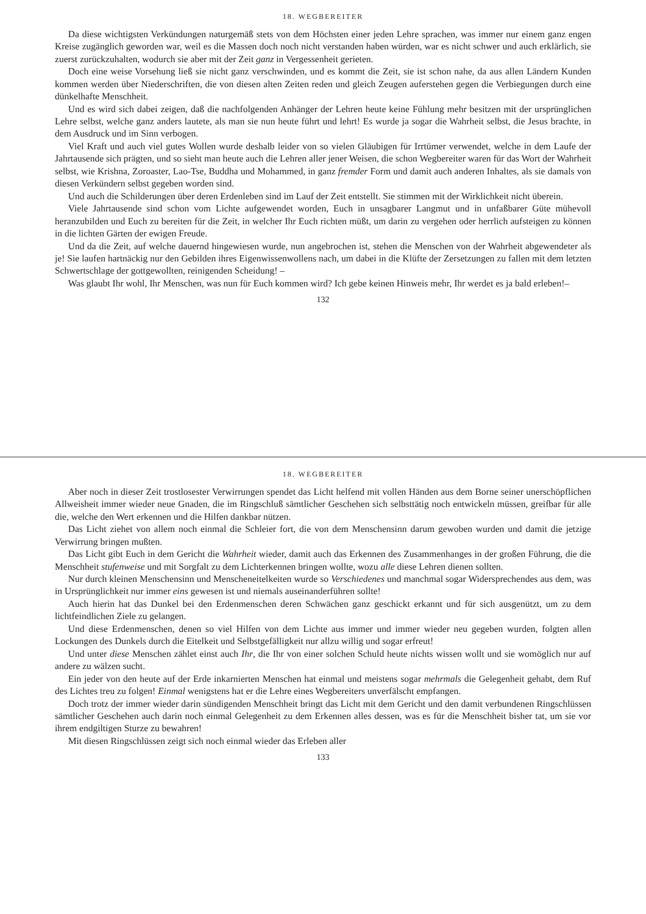18. WEGBEREITER
Da diese wichtigsten Verkündungen naturgemäß stets von dem Höchsten einer jeden Lehre sprachen, was immer nur einem ganz engen Kreise zugänglich geworden war, weil es die Massen doch noch nicht verstanden haben würden, war es nicht schwer und auch erklärlich, sie zuerst zurückzuhalten, wodurch sie aber mit der Zeit ganz in Vergessenheit gerieten.
Doch eine weise Vorsehung ließ sie nicht ganz verschwinden, und es kommt die Zeit, sie ist schon nahe, da aus allen Ländern Kunden kommen werden über Niederschriften, die von diesen alten Zeiten reden und gleich Zeugen auferstehen gegen die Verbiegungen durch eine dünkelhafte Menschheit.
Und es wird sich dabei zeigen, daß die nachfolgenden Anhänger der Lehren heute keine Fühlung mehr besitzen mit der ursprünglichen Lehre selbst, welche ganz anders lautete, als man sie nun heute führt und lehrt! Es wurde ja sogar die Wahrheit selbst, die Jesus brachte, in dem Ausdruck und im Sinn verbogen.
Viel Kraft und auch viel gutes Wollen wurde deshalb leider von so vielen Gläubigen für Irrtümer verwendet, welche in dem Laufe der Jahrtausende sich prägten, und so sieht man heute auch die Lehren aller jener Weisen, die schon Wegbereiter waren für das Wort der Wahrheit selbst, wie Krishna, Zoroaster, Lao-Tse, Buddha und Mohammed, in ganz fremder Form und damit auch anderen Inhaltes, als sie damals von diesen Verkündern selbst gegeben worden sind.
Und auch die Schilderungen über deren Erdenleben sind im Lauf der Zeit entstellt. Sie stimmen mit der Wirklichkeit nicht überein.
Viele Jahrtausende sind schon vom Lichte aufgewendet worden, Euch in unsagbarer Langmut und in unfaßbarer Güte mühevoll heranzubilden und Euch zu bereiten für die Zeit, in welcher Ihr Euch richten müßt, um darin zu vergehen oder herrlich aufsteigen zu können in die lichten Gärten der ewigen Freude.
Und da die Zeit, auf welche dauernd hingewiesen wurde, nun angebrochen ist, stehen die Menschen von der Wahrheit abgewendeter als je! Sie laufen hartnäckig nur den Gebilden ihres Eigenwissenwollens nach, um dabei in die Klüfte der Zersetzungen zu fallen mit dem letzten Schwertschlage der gottgewollten, reinigenden Scheidung! –
Was glaubt Ihr wohl, Ihr Menschen, was nun für Euch kommen wird? Ich gebe keinen Hinweis mehr, Ihr werdet es ja bald erleben!–
132
18. WEGBEREITER
Aber noch in dieser Zeit trostlosester Verwirrungen spendet das Licht helfend mit vollen Händen aus dem Borne seiner unerschöpflichen Allweisheit immer wieder neue Gnaden, die im Ringschluß sämtlicher Geschehen sich selbsttätig noch entwickeln müssen, greifbar für alle die, welche den Wert erkennen und die Hilfen dankbar nützen.
Das Licht ziehet von allem noch einmal die Schleier fort, die von dem Menschensinn darum gewoben wurden und damit die jetzige Verwirrung bringen mußten.
Das Licht gibt Euch in dem Gericht die Wahrheit wieder, damit auch das Erkennen des Zusammenhanges in der großen Führung, die die Menschheit stufenweise und mit Sorgfalt zu dem Lichterkennen bringen wollte, wozu alle diese Lehren dienen sollten.
Nur durch kleinen Menschensinn und Menscheneitelkeiten wurde so Verschiedenes und manchmal sogar Widersprechendes aus dem, was in Ursprünglichkeit nur immer eins gewesen ist und niemals auseinanderführen sollte!
Auch hierin hat das Dunkel bei den Erdenmenschen deren Schwächen ganz geschickt erkannt und für sich ausgenützt, um zu dem lichtfeindlichen Ziele zu gelangen.
Und diese Erdenmenschen, denen so viel Hilfen von dem Lichte aus immer und immer wieder neu gegeben wurden, folgten allen Lockungen des Dunkels durch die Eitelkeit und Selbstgefälligkeit nur allzu willig und sogar erfreut!
Und unter diese Menschen zählet einst auch Ihr, die Ihr von einer solchen Schuld heute nichts wissen wollt und sie womöglich nur auf andere zu wälzen sucht.
Ein jeder von den heute auf der Erde inkarnierten Menschen hat einmal und meistens sogar mehrmals die Gelegenheit gehabt, dem Ruf des Lichtes treu zu folgen! Einmal wenigstens hat er die Lehre eines Wegbereiters unverfälscht empfangen.
Doch trotz der immer wieder darin sündigenden Menschheit bringt das Licht mit dem Gericht und den damit verbundenen Ringschlüssen sämtlicher Geschehen auch darin noch einmal Gelegenheit zu dem Erkennen alles dessen, was es für die Menschheit bisher tat, um sie vor ihrem endgiltigen Sturze zu bewahren!
Mit diesen Ringschlüssen zeigt sich noch einmal wieder das Erleben aller
133